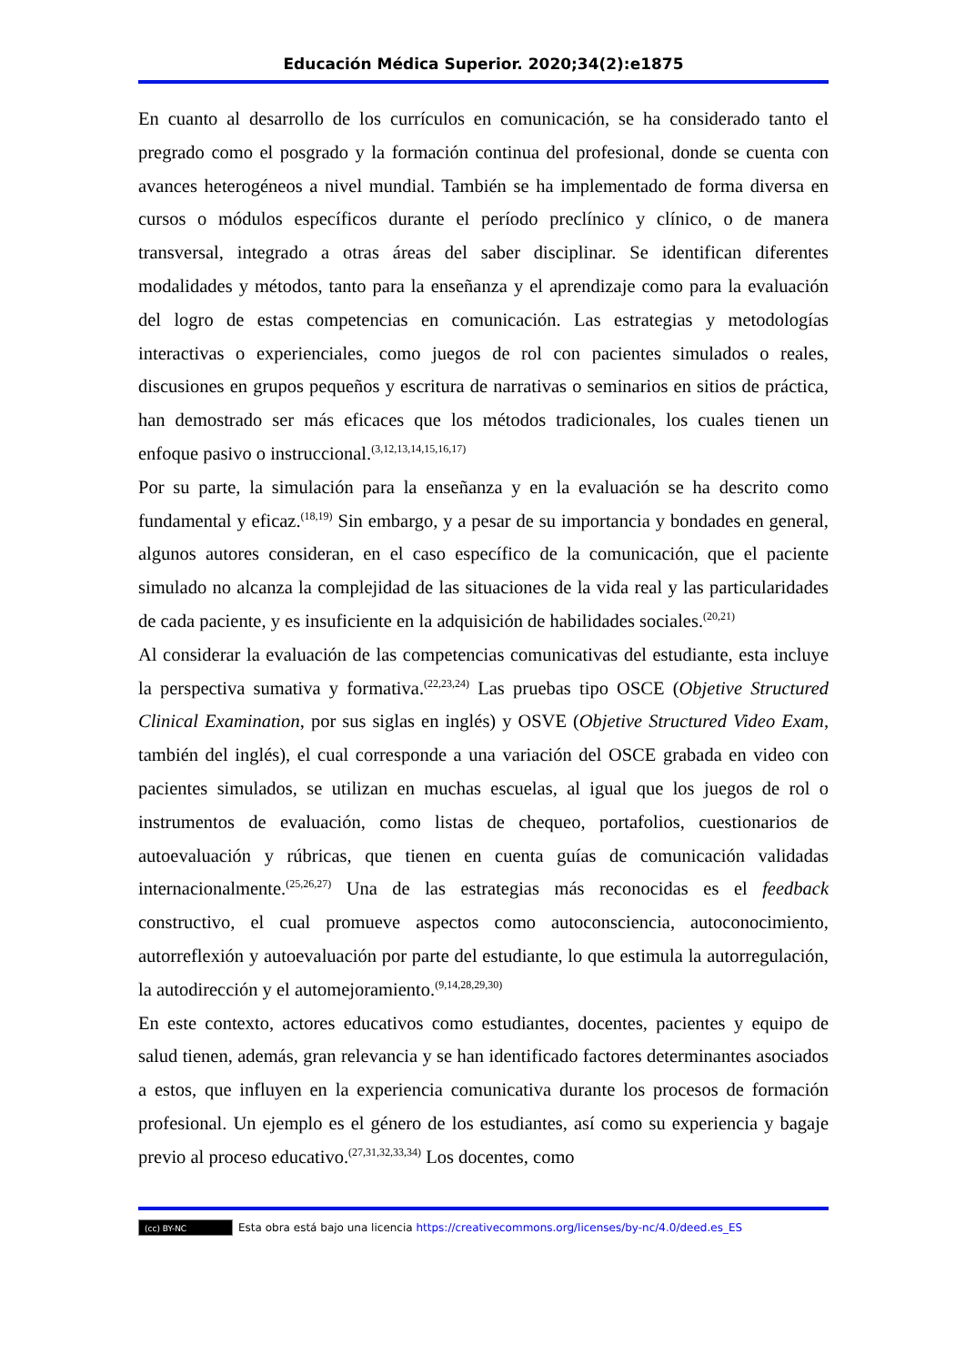Educación Médica Superior. 2020;34(2):e1875
En cuanto al desarrollo de los currículos en comunicación, se ha considerado tanto el pregrado como el posgrado y la formación continua del profesional, donde se cuenta con avances heterogéneos a nivel mundial. También se ha implementado de forma diversa en cursos o módulos específicos durante el período preclínico y clínico, o de manera transversal, integrado a otras áreas del saber disciplinar. Se identifican diferentes modalidades y métodos, tanto para la enseñanza y el aprendizaje como para la evaluación del logro de estas competencias en comunicación. Las estrategias y metodologías interactivas o experienciales, como juegos de rol con pacientes simulados o reales, discusiones en grupos pequeños y escritura de narrativas o seminarios en sitios de práctica, han demostrado ser más eficaces que los métodos tradicionales, los cuales tienen un enfoque pasivo o instruccional.<sup>(3,12,13,14,15,16,17)</sup>
Por su parte, la simulación para la enseñanza y en la evaluación se ha descrito como fundamental y eficaz.<sup>(18,19)</sup> Sin embargo, y a pesar de su importancia y bondades en general, algunos autores consideran, en el caso específico de la comunicación, que el paciente simulado no alcanza la complejidad de las situaciones de la vida real y las particularidades de cada paciente, y es insuficiente en la adquisición de habilidades sociales.<sup>(20,21)</sup>
Al considerar la evaluación de las competencias comunicativas del estudiante, esta incluye la perspectiva sumativa y formativa.<sup>(22,23,24)</sup> Las pruebas tipo OSCE (Objetive Structured Clinical Examination, por sus siglas en inglés) y OSVE (Objetive Structured Video Exam, también del inglés), el cual corresponde a una variación del OSCE grabada en video con pacientes simulados, se utilizan en muchas escuelas, al igual que los juegos de rol o instrumentos de evaluación, como listas de chequeo, portafolios, cuestionarios de autoevaluación y rúbricas, que tienen en cuenta guías de comunicación validadas internacionalmente.<sup>(25,26,27)</sup> Una de las estrategias más reconocidas es el feedback constructivo, el cual promueve aspectos como autoconsciencia, autoconocimiento, autorreflexión y autoevaluación por parte del estudiante, lo que estimula la autorregulación, la autodirección y el automejoramiento.<sup>(9,14,28,29,30)</sup>
En este contexto, actores educativos como estudiantes, docentes, pacientes y equipo de salud tienen, además, gran relevancia y se han identificado factores determinantes asociados a estos, que influyen en la experiencia comunicativa durante los procesos de formación profesional. Un ejemplo es el género de los estudiantes, así como su experiencia y bagaje previo al proceso educativo.<sup>(27,31,32,33,34)</sup> Los docentes, como
(cc) BY-NC Esta obra está bajo una licencia https://creativecommons.org/licenses/by-nc/4.0/deed.es_ES